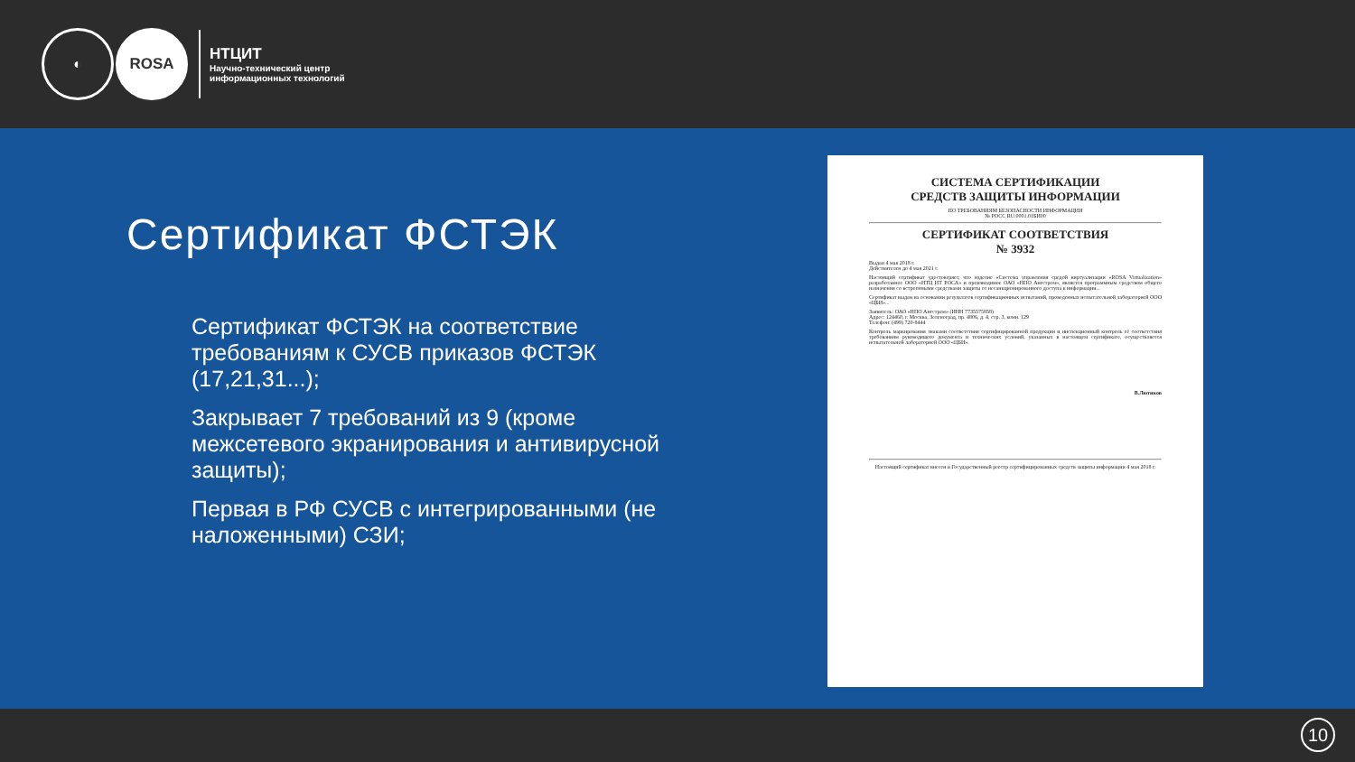◐ ROSA
НТЦИТ
Научно-технический центр
информационных технологий
Сертификат ФСТЭК
Сертификат ФСТЭК на соответствие требованиям к СУСВ приказов ФСТЭК (17,21,31...);
Закрывает 7 требований из 9 (кроме межсетевого экранирования и антивирусной защиты);
Первая в РФ СУСВ с интегрированными (не наложенными) СЗИ;
СИСТЕМА СЕРТИФИКАЦИИ
СРЕДСТВ ЗАЩИТЫ ИНФОРМАЦИИ
ПО ТРЕБОВАНИЯМ БЕЗОПАСНОСТИ ИНФОРМАЦИИ
№ РОСС RU.0001.01БИ00
СЕРТИФИКАТ СООТВЕТСТВИЯ
№ 3932
Выдан 4 мая 2018 г.
Действителен до 4 мая 2021 г.
Настоящий сертификат удостоверяет, что изделие «Система управления средой виртуализации «ROSA Virtualization» разработанное ООО «НТЦ ИТ РОСА» и производимое ОАО «НПО Ангстрем», является программным средством общего назначения со встроенными средствами защиты от несанкционированного доступа к информации...
Сертификат выдан на основании результатов сертификационных испытаний, проведенных испытательной лабораторией ООО «ЦБИ»...
Заявитель: ОАО «НПО Ангстрем» (ИНН 7735575858)
Адрес: 124460, г. Москва, Зеленоград, пр. 4806, д. 4, стр. 3, комн. 129
Телефон: (499) 720-8444
Контроль маркирования знаками соответствия сертифицированной продукции и инспекционный контроль её соответствия требованиям руководящего документа и технических условий, указанных в настоящем сертификате, осуществляется испытательной лабораторией ООО «ЦБИ».
В.Лютиков
Настоящий сертификат внесен в Государственный реестр сертифицированных средств защиты информации 4 мая 2018 г.
10